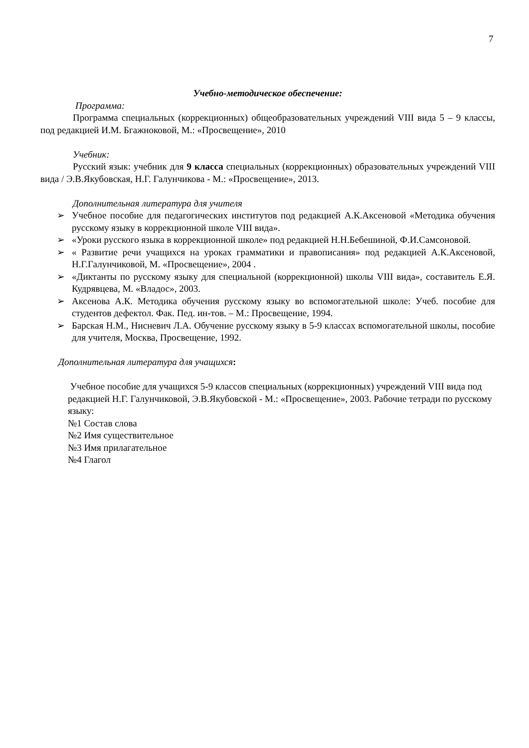7
Учебно-методическое обеспечение:
Программа:
Программа специальных (коррекционных) общеобразовательных учреждений VIII вида 5 – 9 классы, под редакцией И.М. Бгажноковой, М.: «Просвещение», 2010
Учебник:
Русский язык: учебник для 9 класса специальных (коррекционных) образовательных учреждений VIII вида / Э.В.Якубовская, Н.Г. Галунчикова - М.: «Просвещение», 2013.
Дополнительная литература для учителя
➢ Учебное пособие для педагогических институтов под редакцией А.К.Аксеновой «Методика обучения русскому языку в коррекционной школе VIII вида».
➢ «Уроки русского языка в коррекционной школе» под редакцией Н.Н.Бебешиной, Ф.И.Самсоновой.
➢ « Развитие речи учащихся на уроках грамматики и правописания» под редакцией А.К.Аксеновой, Н.Г.Галунчиковой, М. «Просвещение», 2004 .
➢ «Диктанты по русскому языку для специальной (коррекционной) школы VIII вида», составитель Е.Я. Кудрявцева, М. «Владос», 2003.
➢ Аксенова А.К. Методика обучения русскому языку во вспомогательной школе: Учеб. пособие для студентов дефектол. Фак. Пед. ин-тов. – М.: Просвещение, 1994.
➢ Барская Н.М., Нисневич Л.А. Обучение русскому языку в 5-9 классах вспомогательной школы, пособие для учителя, Москва, Просвещение, 1992.
Дополнительная литература для учащихся:
Учебное пособие для учащихся 5-9 классов специальных (коррекционных) учреждений VIII вида под редакцией Н.Г. Галунчиковой, Э.В.Якубовской - М.: «Просвещение», 2003. Рабочие тетради по русскому языку:
№1 Состав слова
№2 Имя существительное
№3 Имя прилагательное
№4 Глагол